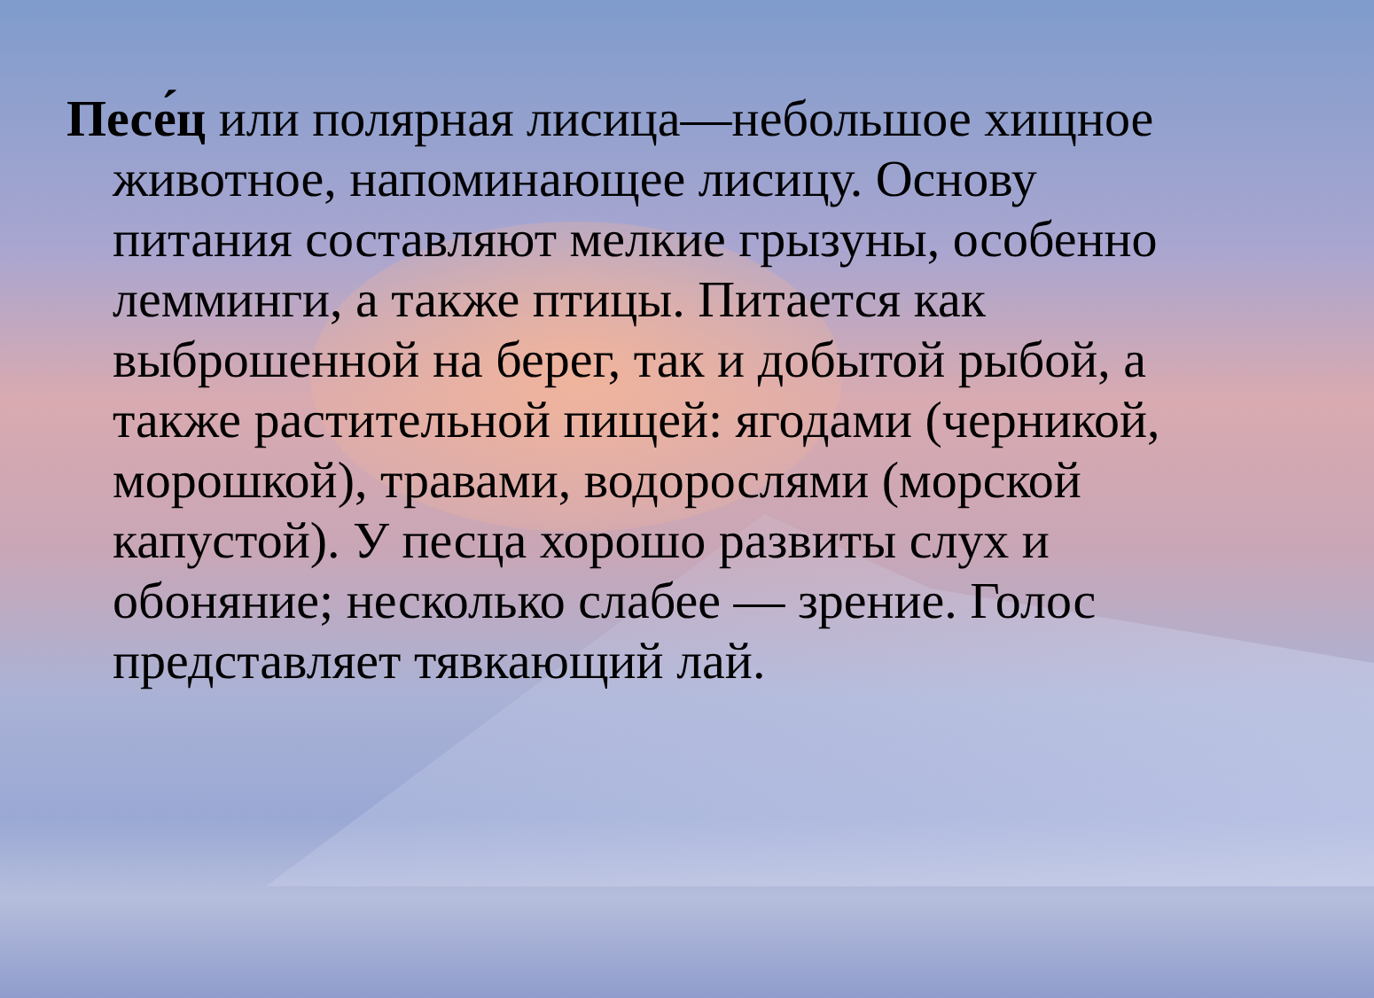Песе́ц или полярная лисица—небольшое хищное животное, напоминающее лисицу. Основу питания составляют мелкие грызуны, особенно лемминги, а также птицы. Питается как выброшенной на берег, так и добытой рыбой, а также растительной пищей: ягодами (черникой, морошкой), травами, водорослями (морской капустой). У песца хорошо развиты слух и обоняние; несколько слабее — зрение. Голос представляет тявкающий лай.